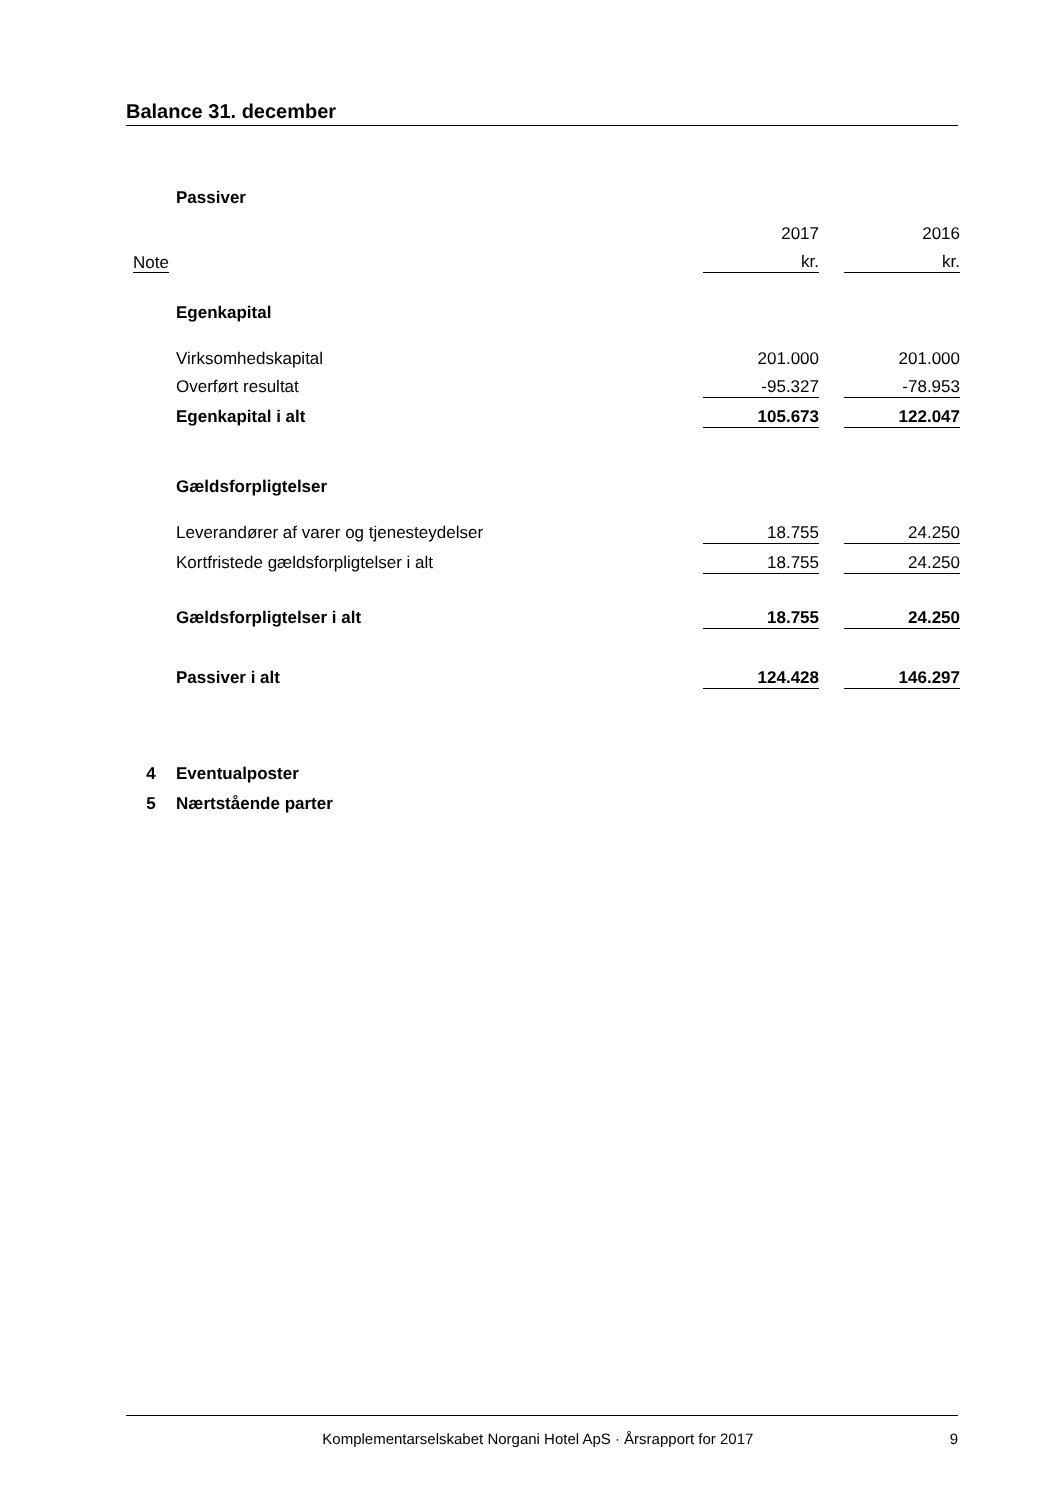Balance 31. december
| | Passiver | | | |
| | | 2017 | | 2016 |
| Note | | kr. | | kr. |
| | Egenkapital | | | |
| | Virksomhedskapital | 201.000 | | 201.000 |
| | Overført resultat | -95.327 | | -78.953 |
| | Egenkapital i alt | 105.673 | | 122.047 |
| | Gældsforpligtelser | | | |
| | Leverandører af varer og tjenesteydelser | 18.755 | | 24.250 |
| | Kortfristede gældsforpligtelser i alt | 18.755 | | 24.250 |
| | Gældsforpligtelser i alt | 18.755 | | 24.250 |
| | Passiver i alt | 124.428 | | 146.297 |
| 4 | Eventualposter | | | |
| 5 | Nærtstående parter | | | |
Komplementarselskabet Norgani Hotel ApS · Årsrapport for 2017 9